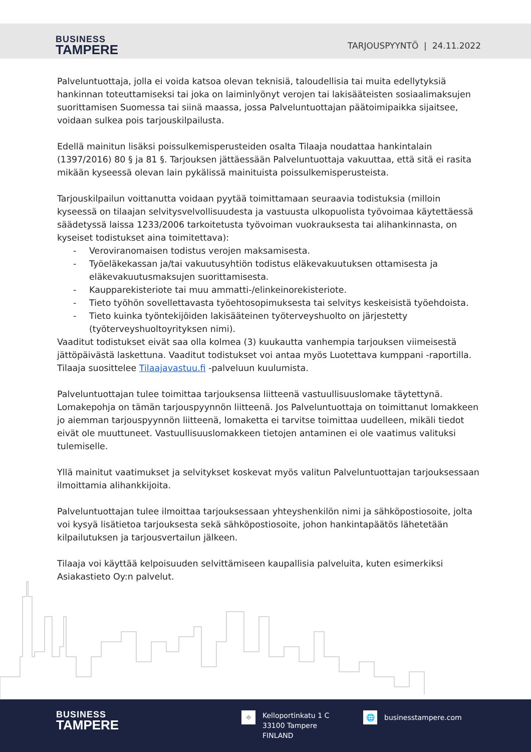BUSINESS
TAMPERE
TARJOUSPYYNTÖ | 24.11.2022
Palveluntuottaja, jolla ei voida katsoa olevan teknisiä, taloudellisia tai muita edellytyksiä hankinnan toteuttamiseksi tai joka on laiminlyönyt verojen tai lakisääteisten sosiaalimaksujen suorittamisen Suomessa tai siinä maassa, jossa Palveluntuottajan päätoimipaikka sijaitsee, voidaan sulkea pois tarjouskilpailusta.
Edellä mainitun lisäksi poissulkemisperusteiden osalta Tilaaja noudattaa hankintalain (1397/2016) 80 § ja 81 §. Tarjouksen jättäessään Palveluntuottaja vakuuttaa, että sitä ei rasita mikään kyseessä olevan lain pykälissä mainituista poissulkemisperusteista.
Tarjouskilpailun voittanutta voidaan pyytää toimittamaan seuraavia todistuksia (milloin kyseessä on tilaajan selvitysvelvollisuudesta ja vastuusta ulkopuolista työvoimaa käytettäessä säädetyssä laissa 1233/2006 tarkoitetusta työvoiman vuokrauksesta tai alihankinnasta, on kyseiset todistukset aina toimitettava):
- Veroviranomaisen todistus verojen maksamisesta.
- Työeläkekassan ja/tai vakuutusyhtiön todistus eläkevakuutuksen ottamisesta ja eläkevakuutusmaksujen suorittamisesta.
- Kaupparekisteriote tai muu ammatti-/elinkeinorekisteriote.
- Tieto työhön sovellettavasta työehtosopimuksesta tai selvitys keskeisistä työehdoista.
- Tieto kuinka työntekijöiden lakisääteinen työterveyshuolto on järjestetty (työterveyshuoltoyrityksen nimi).
Vaaditut todistukset eivät saa olla kolmea (3) kuukautta vanhempia tarjouksen viimeisestä jättöpäivästä laskettuna. Vaaditut todistukset voi antaa myös Luotettava kumppani -raportilla. Tilaaja suosittelee Tilaajavastuu.fi -palveluun kuulumista.
Palveluntuottajan tulee toimittaa tarjouksensa liitteenä vastuullisuuslomake täytettynä. Lomakepohja on tämän tarjouspyynnön liitteenä. Jos Palveluntuottaja on toimittanut lomakkeen jo aiemman tarjouspyynnön liitteenä, lomaketta ei tarvitse toimittaa uudelleen, mikäli tiedot eivät ole muuttuneet. Vastuullisuuslomakkeen tietojen antaminen ei ole vaatimus valituksi tulemiselle.
Yllä mainitut vaatimukset ja selvitykset koskevat myös valitun Palveluntuottajan tarjouksessaan ilmoittamia alihankkijoita.
Palveluntuottajan tulee ilmoittaa tarjouksessaan yhteyshenkilön nimi ja sähköpostiosoite, jolta voi kysyä lisätietoa tarjouksesta sekä sähköpostiosoite, johon hankintapäätös lähetetään kilpailutuksen ja tarjousvertailun jälkeen.
Tilaaja voi käyttää kelpoisuuden selvittämiseen kaupallisia palveluita, kuten esimerkiksi Asiakastieto Oy:n palvelut.
BUSINESS
TAMPERE
⌖
Kelloportinkatu 1 C
33100 Tampere
FINLAND
🌐
businesstampere.com